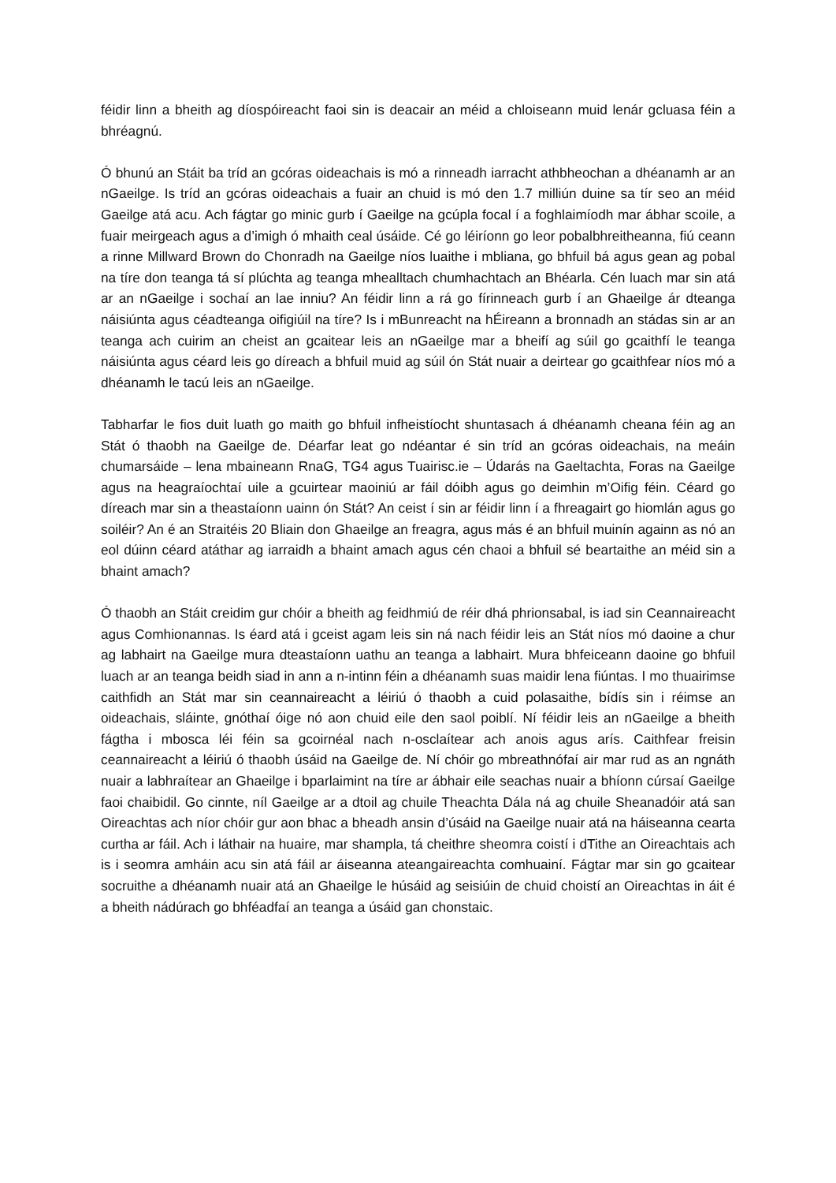féidir linn a bheith ag díospóireacht faoi sin is deacair an méid a chloiseann muid lenár gcluasa féin a bhréagnú.
Ó bhunú an Stáit ba tríd an gcóras oideachais is mó a rinneadh iarracht athbheochan a dhéanamh ar an nGaeilge. Is tríd an gcóras oideachais a fuair an chuid is mó den 1.7 milliún duine sa tír seo an méid Gaeilge atá acu. Ach fágtar go minic gurb í Gaeilge na gcúpla focal í a foghlaimíodh mar ábhar scoile, a fuair meirgeach agus a d’imigh ó mhaith ceal úsáide. Cé go léiríonn go leor pobalbhreitheanna, fiú ceann a rinne Millward Brown do Chonradh na Gaeilge níos luaithe i mbliana, go bhfuil bá agus gean ag pobal na tíre don teanga tá sí plúchta ag teanga mhealltach chumhachtach an Bhéarla. Cén luach mar sin atá ar an nGaeilge i sochaí an lae inniu? An féidir linn a rá go fírinneach gurb í an Ghaeilge ár dteanga náisiúnta agus céadteanga oifigiúil na tíre? Is i mBunreacht na hÉireann a bronnadh an stádas sin ar an teanga ach cuirim an cheist an gcaitear leis an nGaeilge mar a bheifí ag súil go gcaithfí le teanga náisiúnta agus céard leis go díreach a bhfuil muid ag súil ón Stát nuair a deirtear go gcaithfear níos mó a dhéanamh le tacú leis an nGaeilge.
Tabharfar le fios duit luath go maith go bhfuil infheistíocht shuntasach á dhéanamh cheana féin ag an Stát ó thaobh na Gaeilge de. Déarfar leat go ndéantar é sin tríd an gcóras oideachais, na meáin chumarsáide – lena mbaineann RnaG, TG4 agus Tuairisc.ie – Údarás na Gaeltachta, Foras na Gaeilge agus na heagraíochtaí uile a gcuirtear maoiniú ar fáil dóibh agus go deimhin m’Oifig féin. Céard go díreach mar sin a theastaíonn uainn ón Stát? An ceist í sin ar féidir linn í a fhreagairt go hiomlán agus go soiléir? An é an Straitéis 20 Bliain don Ghaeilge an freagra, agus más é an bhfuil muinín againn as nó an eol dúinn céard atáthar ag iarraidh a bhaint amach agus cén chaoi a bhfuil sé beartaithe an méid sin a bhaint amach?
Ó thaobh an Stáit creidim gur chóir a bheith ag feidhmiú de réir dhá phrionsabal, is iad sin Ceannaireacht agus Comhionannas. Is éard atá i gceist agam leis sin ná nach féidir leis an Stát níos mó daoine a chur ag labhairt na Gaeilge mura dteastaíonn uathu an teanga a labhairt. Mura bhfeiceann daoine go bhfuil luach ar an teanga beidh siad in ann a n-intinn féin a dhéanamh suas maidir lena fiúntas. I mo thuairimse caithfidh an Stát mar sin ceannaireacht a léiriú ó thaobh a cuid polasaithe, bídís sin i réimse an oideachais, sláinte, gnóthaí óige nó aon chuid eile den saol poiblí. Ní féidir leis an nGaeilge a bheith fágtha i mbosca léi féin sa gcoirnéal nach n-osclaítear ach anois agus arís. Caithfear freisin ceannaireacht a léiriú ó thaobh úsáid na Gaeilge de. Ní chóir go mbreathnófaí air mar rud as an ngnáth nuair a labhraítear an Ghaeilge i bparlaimint na tíre ar ábhair eile seachas nuair a bhíonn cúrsaí Gaeilge faoi chaibidil. Go cinnte, níl Gaeilge ar a dtoil ag chuile Theachta Dála ná ag chuile Sheanadóir atá san Oireachtas ach níor chóir gur aon bhac a bheadh ansin d’úsáid na Gaeilge nuair atá na háiseanna cearta curtha ar fáil. Ach i láthair na huaire, mar shampla, tá cheithre sheomra coistí i dTithe an Oireachtais ach is i seomra amháin acu sin atá fáil ar áiseanna ateangaireachta comhuainí. Fágtar mar sin go gcaitear socruithe a dhéanamh nuair atá an Ghaeilge le húsáid ag seisiúin de chuid choistí an Oireachtas in áit é a bheith nádúrach go bhféadfaí an teanga a úsáid gan chonstaic.